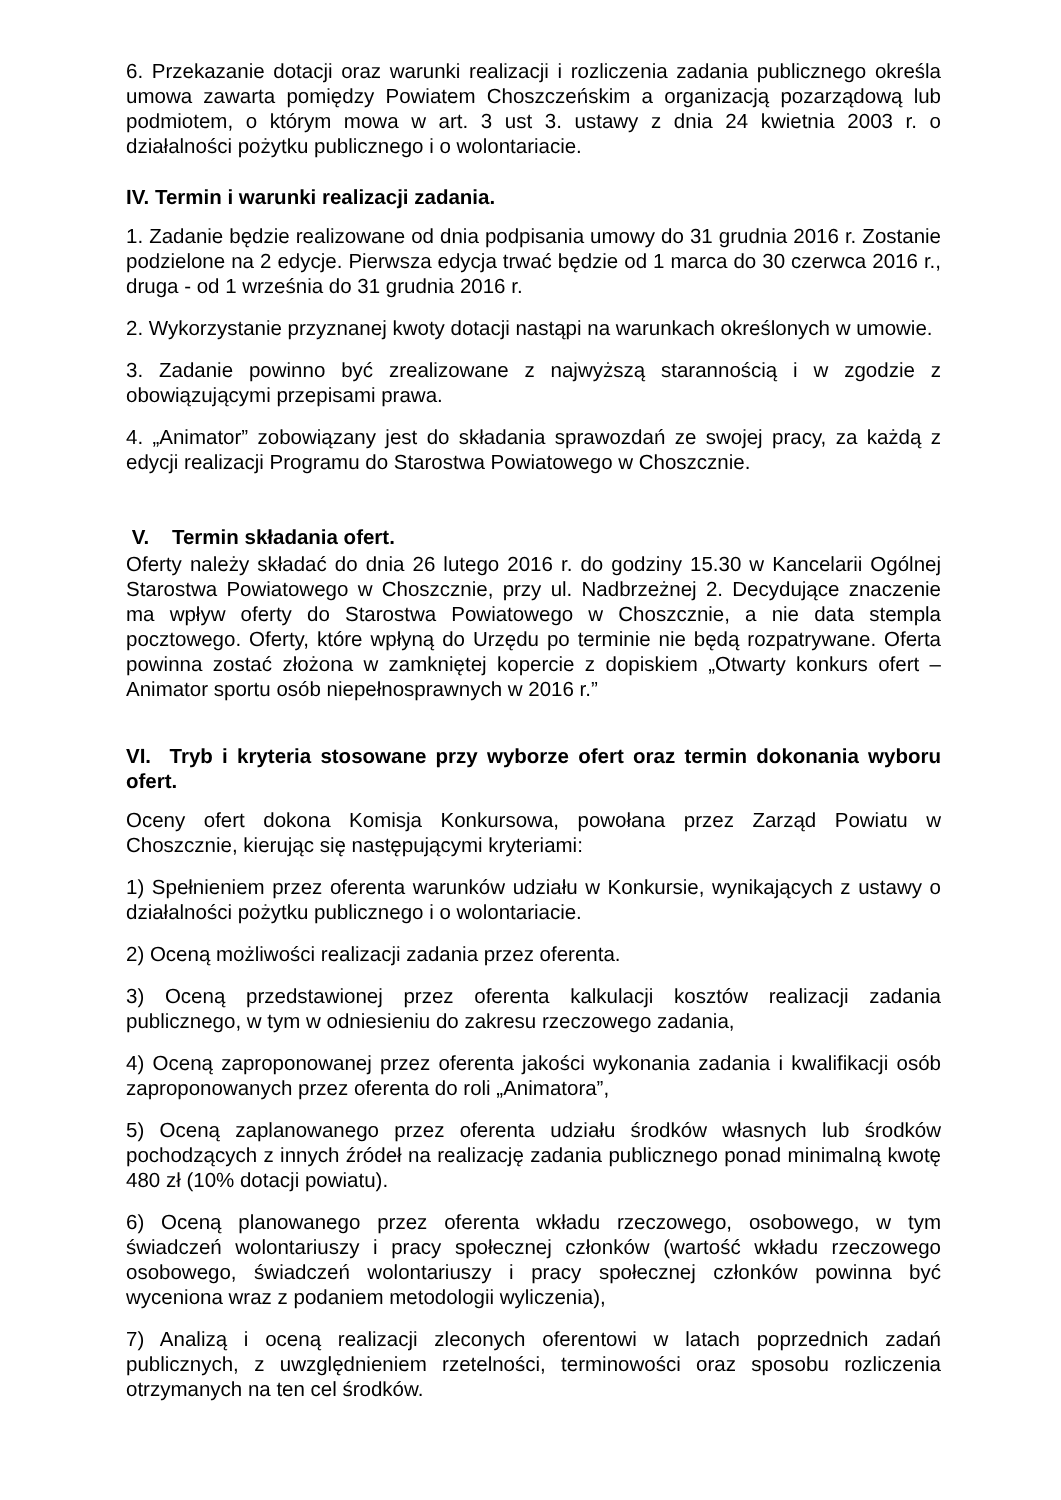6. Przekazanie dotacji oraz warunki realizacji i rozliczenia zadania publicznego określa umowa zawarta pomiędzy Powiatem Choszczeńskim a organizacją pozarządową lub podmiotem, o którym mowa w art. 3 ust 3. ustawy z dnia 24 kwietnia 2003 r. o działalności pożytku publicznego i o wolontariacie.
IV. Termin i warunki realizacji zadania.
1. Zadanie będzie realizowane od dnia podpisania umowy do 31 grudnia 2016 r. Zostanie podzielone na 2 edycje. Pierwsza edycja trwać będzie od 1 marca do 30 czerwca 2016 r., druga - od 1 września do 31 grudnia 2016 r.
2. Wykorzystanie przyznanej kwoty dotacji nastąpi na warunkach określonych w umowie.
3. Zadanie powinno być zrealizowane z najwyższą starannością i w zgodzie z obowiązującymi przepisami prawa.
4. „Animator” zobowiązany jest do składania sprawozdań ze swojej pracy, za każdą z edycji realizacji Programu do Starostwa Powiatowego w Choszcznie.
V. Termin składania ofert.
Oferty należy składać do dnia 26 lutego 2016 r. do godziny 15.30 w Kancelarii Ogólnej Starostwa Powiatowego w Choszcznie, przy ul. Nadbrzeżnej 2. Decydujące znaczenie ma wpływ oferty do Starostwa Powiatowego w Choszcznie, a nie data stempla pocztowego. Oferty, które wpłyną do Urzędu po terminie nie będą rozpatrywane. Oferta powinna zostać złożona w zamkniętej kopercie z dopiskiem „Otwarty konkurs ofert – Animator sportu osób niepełnosprawnych w 2016 r.”
VI. Tryb i kryteria stosowane przy wyborze ofert oraz termin dokonania wyboru ofert.
Oceny ofert dokona Komisja Konkursowa, powołana przez Zarząd Powiatu w Choszcznie, kierując się następującymi kryteriami:
1) Spełnieniem przez oferenta warunków udziału w Konkursie, wynikających z ustawy o działalności pożytku publicznego i o wolontariacie.
2) Oceną możliwości realizacji zadania przez oferenta.
3) Oceną przedstawionej przez oferenta kalkulacji kosztów realizacji zadania publicznego, w tym w odniesieniu do zakresu rzeczowego zadania,
4) Oceną zaproponowanej przez oferenta jakości wykonania zadania i kwalifikacji osób zaproponowanych przez oferenta do roli „Animatora”,
5) Oceną zaplanowanego przez oferenta udziału środków własnych lub środków pochodzących z innych źródeł na realizację zadania publicznego ponad minimalną kwotę 480 zł (10% dotacji powiatu).
6) Oceną planowanego przez oferenta wkładu rzeczowego, osobowego, w tym świadczeń wolontariuszy i pracy społecznej członków (wartość wkładu rzeczowego osobowego, świadczeń wolontariuszy i pracy społecznej członków powinna być wyceniona wraz z podaniem metodologii wyliczenia),
7) Analizą i oceną realizacji zleconych oferentowi w latach poprzednich zadań publicznych, z uwzględnieniem rzetelności, terminowości oraz sposobu rozliczenia otrzymanych na ten cel środków.